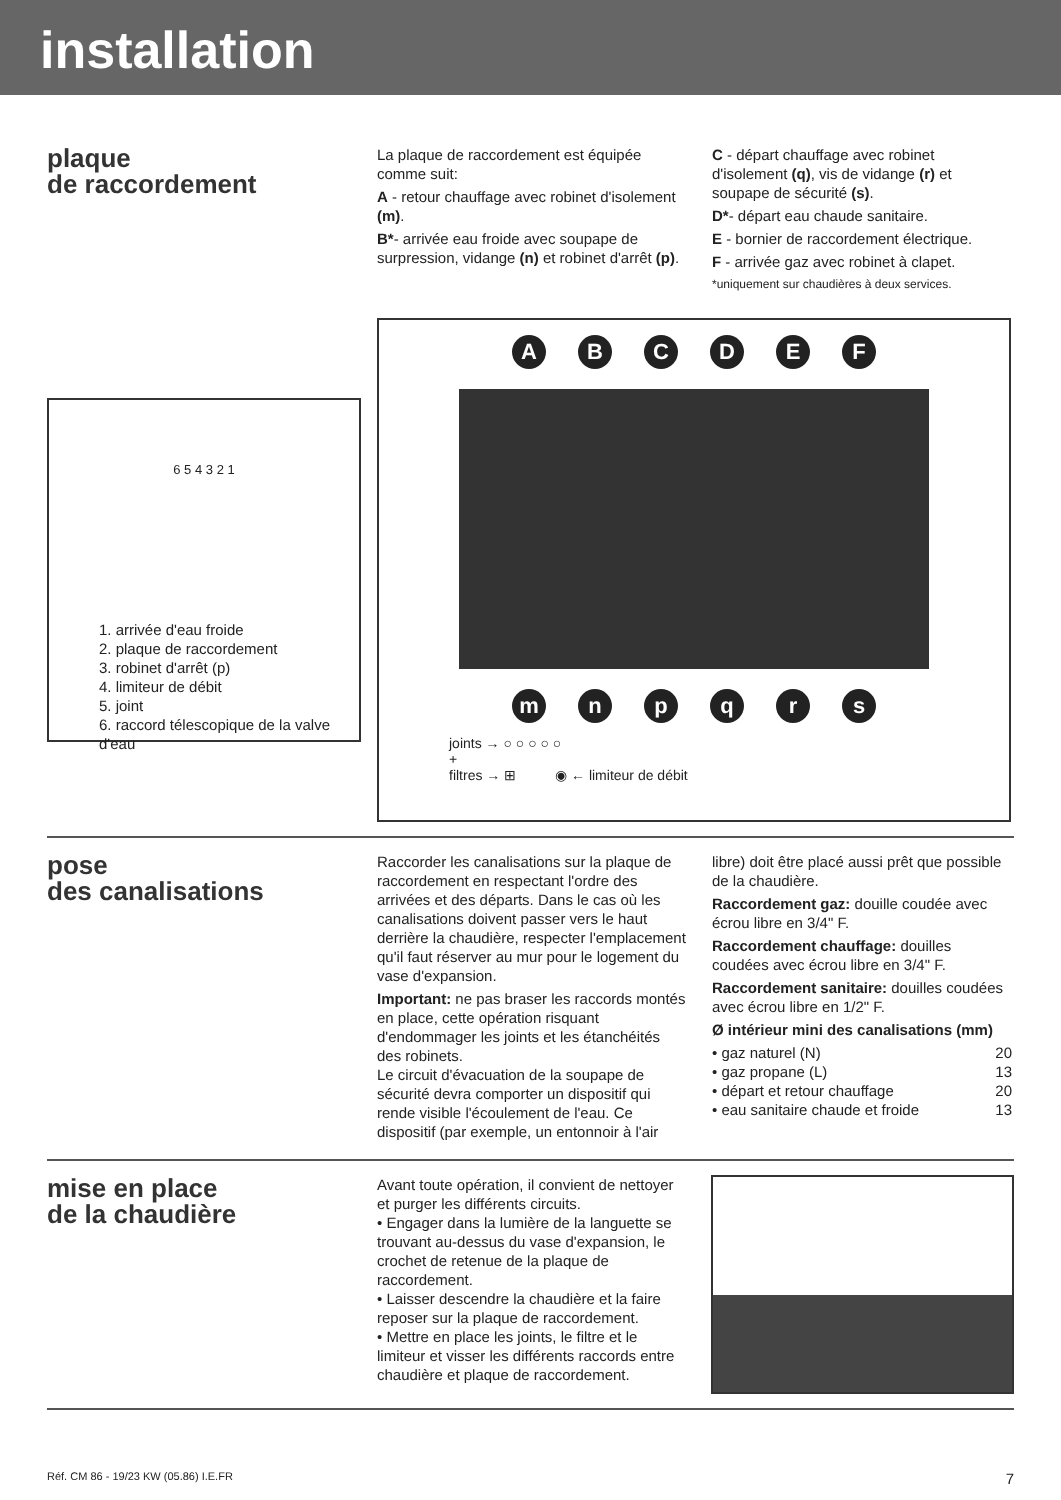installation
plaque
de raccordement
La plaque de raccordement est équipée comme suit:
A - retour chauffage avec robinet d'isolement (m).
B*- arrivée eau froide avec soupape de surpression, vidange (n) et robinet d'arrêt (p).
C - départ chauffage avec robinet d'isolement (q), vis de vidange (r) et soupape de sécurité (s).
D*- départ eau chaude sanitaire.
E - bornier de raccordement électrique.
F - arrivée gaz avec robinet à clapet.
*uniquement sur chaudières à deux services.
6 5 4 3 2 1
1. arrivée d'eau froide
2. plaque de raccordement
3. robinet d'arrêt (p)
4. limiteur de débit
5. joint
6. raccord télescopique de la valve d'eau
ABCDEF
mnpqrs
joints → ○ ○ ○ ○ ○
+
filtres → ⊞ ◉ ← limiteur de débit
pose
des canalisations
Raccorder les canalisations sur la plaque de raccordement en respectant l'ordre des arrivées et des départs. Dans le cas où les canalisations doivent passer vers le haut derrière la chaudière, respecter l'emplacement qu'il faut réserver au mur pour le logement du vase d'expansion.
Important: ne pas braser les raccords montés en place, cette opération risquant d'endommager les joints et les étanchéités des robinets.
Le circuit d'évacuation de la soupape de sécurité devra comporter un dispositif qui rende visible l'écoulement de l'eau. Ce dispositif (par exemple, un entonnoir à l'air
libre) doit être placé aussi prêt que possible de la chaudière.
Raccordement gaz: douille coudée avec écrou libre en 3/4" F.
Raccordement chauffage: douilles coudées avec écrou libre en 3/4" F.
Raccordement sanitaire: douilles coudées avec écrou libre en 1/2" F.
Ø intérieur mini des canalisations (mm)
• gaz naturel (N) 20
• gaz propane (L) 13
• départ et retour chauffage 20
• eau sanitaire chaude et froide 13
mise en place
de la chaudière
Avant toute opération, il convient de nettoyer et purger les différents circuits.
• Engager dans la lumière de la languette se trouvant au-dessus du vase d'expansion, le crochet de retenue de la plaque de raccordement.
• Laisser descendre la chaudière et la faire reposer sur la plaque de raccordement.
• Mettre en place les joints, le filtre et le limiteur et visser les différents raccords entre chaudière et plaque de raccordement.
Réf. CM 86 - 19/23 KW (05.86) I.E.FR 7